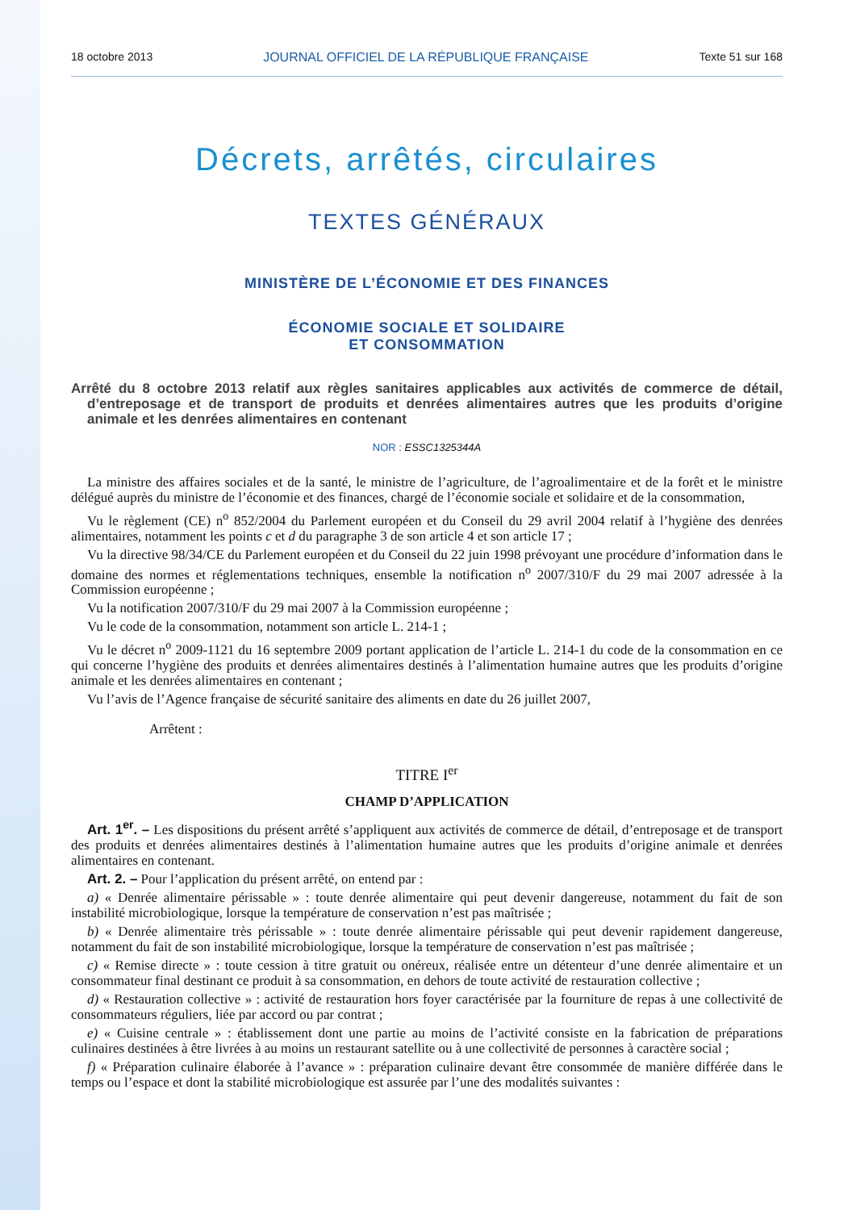18 octobre 2013 JOURNAL OFFICIEL DE LA RÉPUBLIQUE FRANÇAISE Texte 51 sur 168
Décrets, arrêtés, circulaires
TEXTES GÉNÉRAUX
MINISTÈRE DE L’ÉCONOMIE ET DES FINANCES
ÉCONOMIE SOCIALE ET SOLIDAIRE
ET CONSOMMATION
Arrêté du 8 octobre 2013 relatif aux règles sanitaires applicables aux activités de commerce de détail, d’entreposage et de transport de produits et denrées alimentaires autres que les produits d’origine animale et les denrées alimentaires en contenant
NOR : ESSC1325344A
La ministre des affaires sociales et de la santé, le ministre de l’agriculture, de l’agroalimentaire et de la forêt et le ministre délégué auprès du ministre de l’économie et des finances, chargé de l’économie sociale et solidaire et de la consommation,
Vu le règlement (CE) n<sup>o</sup> 852/2004 du Parlement européen et du Conseil du 29 avril 2004 relatif à l’hygiène des denrées alimentaires, notamment les points c et d du paragraphe 3 de son article 4 et son article 17 ;
Vu la directive 98/34/CE du Parlement européen et du Conseil du 22 juin 1998 prévoyant une procédure d’information dans le domaine des normes et réglementations techniques, ensemble la notification n<sup>o</sup> 2007/310/F du 29 mai 2007 adressée à la Commission européenne ;
Vu la notification 2007/310/F du 29 mai 2007 à la Commission européenne ;
Vu le code de la consommation, notamment son article L. 214-1 ;
Vu le décret n<sup>o</sup> 2009-1121 du 16 septembre 2009 portant application de l’article L. 214-1 du code de la consommation en ce qui concerne l’hygiène des produits et denrées alimentaires destinés à l’alimentation humaine autres que les produits d’origine animale et les denrées alimentaires en contenant ;
Vu l’avis de l’Agence française de sécurité sanitaire des aliments en date du 26 juillet 2007,
Arrêtent :
TITRE I<sup>er</sup>
CHAMP D’APPLICATION
Art. 1<sup>er</sup>. – Les dispositions du présent arrêté s’appliquent aux activités de commerce de détail, d’entreposage et de transport des produits et denrées alimentaires destinés à l’alimentation humaine autres que les produits d’origine animale et denrées alimentaires en contenant.
Art. 2. – Pour l’application du présent arrêté, on entend par :
a) « Denrée alimentaire périssable » : toute denrée alimentaire qui peut devenir dangereuse, notamment du fait de son instabilité microbiologique, lorsque la température de conservation n’est pas maîtrisée ;
b) « Denrée alimentaire très périssable » : toute denrée alimentaire périssable qui peut devenir rapidement dangereuse, notamment du fait de son instabilité microbiologique, lorsque la température de conservation n’est pas maîtrisée ;
c) « Remise directe » : toute cession à titre gratuit ou onéreux, réalisée entre un détenteur d’une denrée alimentaire et un consommateur final destinant ce produit à sa consommation, en dehors de toute activité de restauration collective ;
d) « Restauration collective » : activité de restauration hors foyer caractérisée par la fourniture de repas à une collectivité de consommateurs réguliers, liée par accord ou par contrat ;
e) « Cuisine centrale » : établissement dont une partie au moins de l’activité consiste en la fabrication de préparations culinaires destinées à être livrées à au moins un restaurant satellite ou à une collectivité de personnes à caractère social ;
f) « Préparation culinaire élaborée à l’avance » : préparation culinaire devant être consommée de manière différée dans le temps ou l’espace et dont la stabilité microbiologique est assurée par l’une des modalités suivantes :